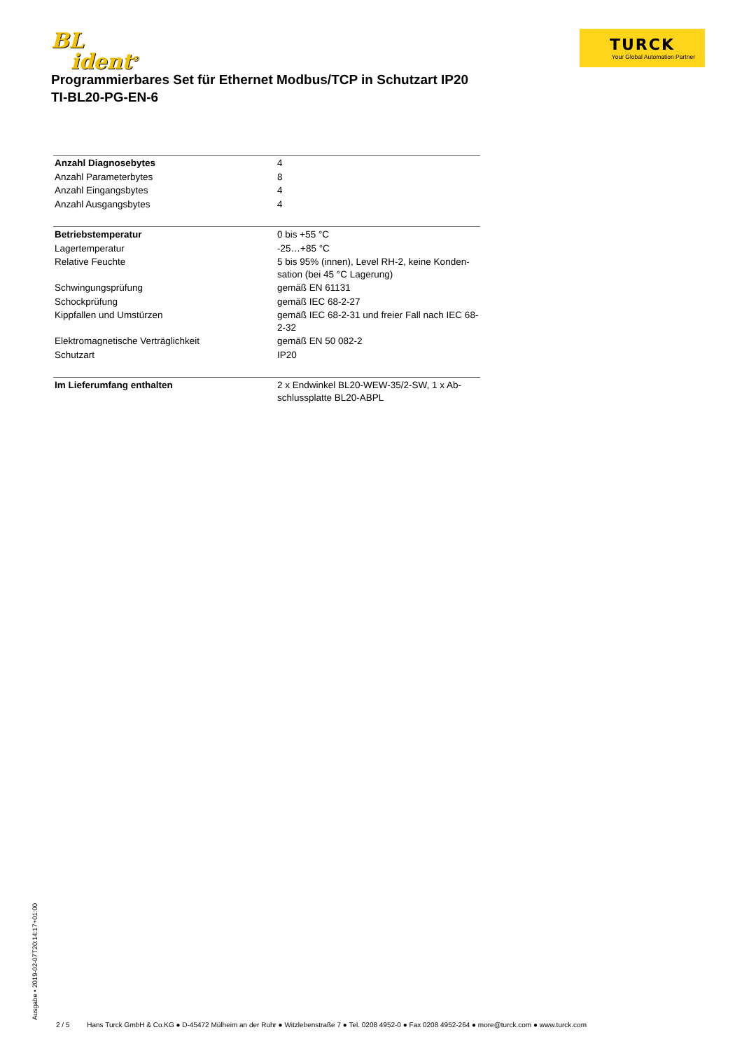BL
ident<sup>®</sup>
TURCK
Your Global Automation Partner
Programmierbares Set für Ethernet Modbus/TCP in Schutzart IP20
TI-BL20-PG-EN-6
| Anzahl Diagnosebytes | 4 |
| Anzahl Parameterbytes | 8 |
| Anzahl Eingangsbytes | 4 |
| Anzahl Ausgangsbytes | 4 |
| Betriebstemperatur | 0 bis +55 °C |
| Lagertemperatur | -25…+85 °C |
| Relative Feuchte | 5 bis 95% (innen), Level RH-2, keine Konden-sation (bei 45 °C Lagerung) |
| Schwingungsprüfung | gemäß EN 61131 |
| Schockprüfung | gemäß IEC 68-2-27 |
| Kippfallen und Umstürzen | gemäß IEC 68-2-31 und freier Fall nach IEC 68-2-32 |
| Elektromagnetische Verträglichkeit | gemäß EN 50 082-2 |
| Schutzart | IP20 |
| Im Lieferumfang enthalten | 2 x Endwinkel BL20-WEW-35/2-SW, 1 x Ab-schlussplatte BL20-ABPL |
Ausgabe • 2019-02-07T20:14:17+01:00
2 / 5 Hans Turck GmbH & Co.KG ● D-45472 Mülheim an der Ruhr ● Witzlebenstraße 7 ● Tel. 0208 4952-0 ● Fax 0208 4952-264 ● more@turck.com ● www.turck.com